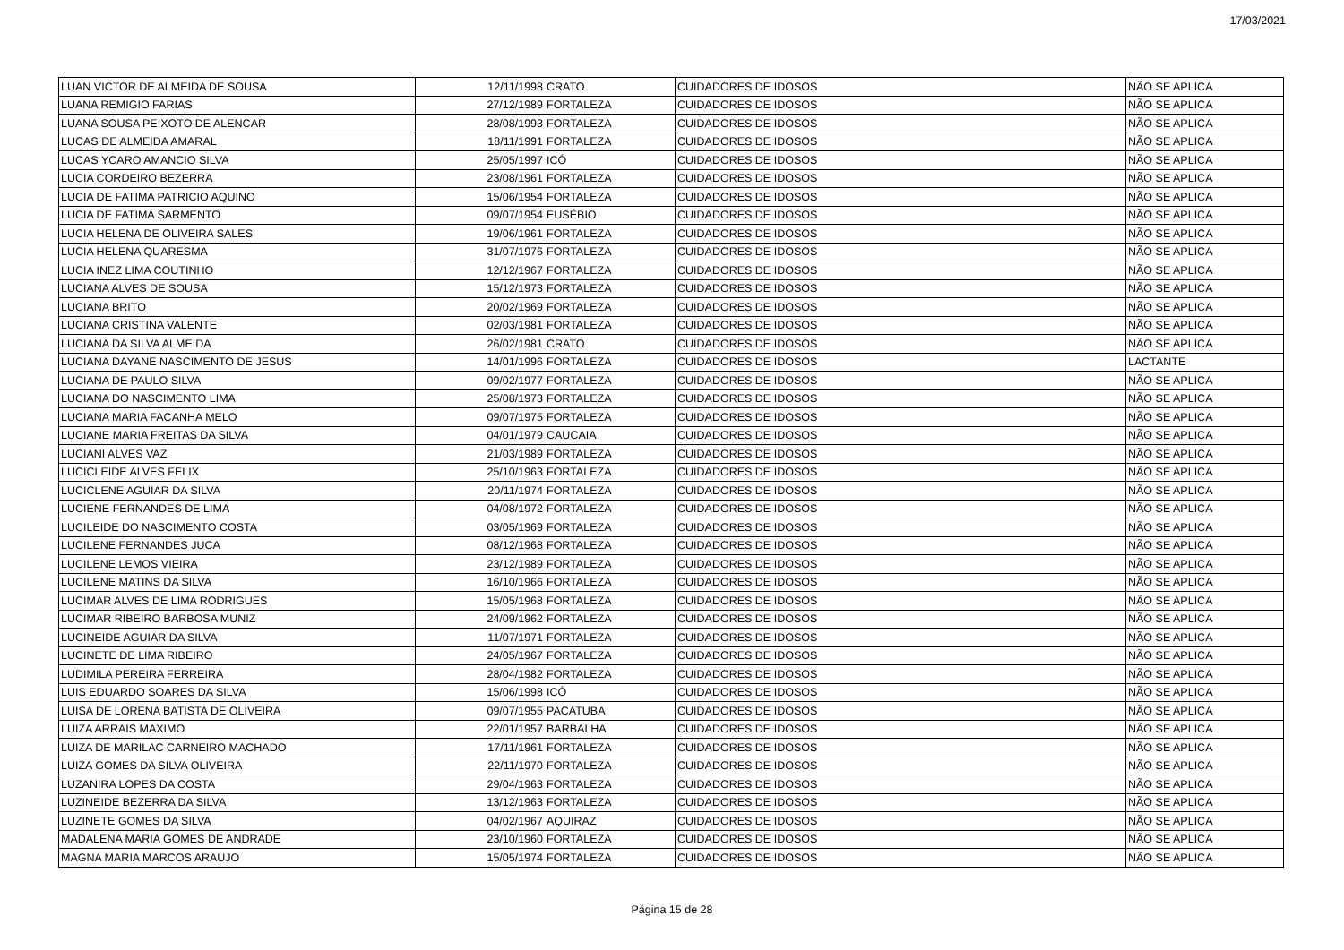17/03/2021
| LUAN VICTOR DE ALMEIDA DE SOUSA | 12/11/1998 | CRATO | CUIDADORES DE IDOSOS | NÃO SE APLICA |
| LUANA REMIGIO FARIAS | 27/12/1989 | FORTALEZA | CUIDADORES DE IDOSOS | NÃO SE APLICA |
| LUANA SOUSA PEIXOTO DE ALENCAR | 28/08/1993 | FORTALEZA | CUIDADORES DE IDOSOS | NÃO SE APLICA |
| LUCAS DE ALMEIDA AMARAL | 18/11/1991 | FORTALEZA | CUIDADORES DE IDOSOS | NÃO SE APLICA |
| LUCAS YCARO AMANCIO SILVA | 25/05/1997 | ICÓ | CUIDADORES DE IDOSOS | NÃO SE APLICA |
| LUCIA CORDEIRO BEZERRA | 23/08/1961 | FORTALEZA | CUIDADORES DE IDOSOS | NÃO SE APLICA |
| LUCIA DE FATIMA PATRICIO AQUINO | 15/06/1954 | FORTALEZA | CUIDADORES DE IDOSOS | NÃO SE APLICA |
| LUCIA DE FATIMA SARMENTO | 09/07/1954 | EUSÉBIO | CUIDADORES DE IDOSOS | NÃO SE APLICA |
| LUCIA HELENA DE OLIVEIRA SALES | 19/06/1961 | FORTALEZA | CUIDADORES DE IDOSOS | NÃO SE APLICA |
| LUCIA HELENA QUARESMA | 31/07/1976 | FORTALEZA | CUIDADORES DE IDOSOS | NÃO SE APLICA |
| LUCIA INEZ LIMA COUTINHO | 12/12/1967 | FORTALEZA | CUIDADORES DE IDOSOS | NÃO SE APLICA |
| LUCIANA ALVES DE SOUSA | 15/12/1973 | FORTALEZA | CUIDADORES DE IDOSOS | NÃO SE APLICA |
| LUCIANA BRITO | 20/02/1969 | FORTALEZA | CUIDADORES DE IDOSOS | NÃO SE APLICA |
| LUCIANA CRISTINA VALENTE | 02/03/1981 | FORTALEZA | CUIDADORES DE IDOSOS | NÃO SE APLICA |
| LUCIANA DA SILVA ALMEIDA | 26/02/1981 | CRATO | CUIDADORES DE IDOSOS | NÃO SE APLICA |
| LUCIANA DAYANE NASCIMENTO DE JESUS | 14/01/1996 | FORTALEZA | CUIDADORES DE IDOSOS | LACTANTE |
| LUCIANA DE PAULO SILVA | 09/02/1977 | FORTALEZA | CUIDADORES DE IDOSOS | NÃO SE APLICA |
| LUCIANA DO NASCIMENTO LIMA | 25/08/1973 | FORTALEZA | CUIDADORES DE IDOSOS | NÃO SE APLICA |
| LUCIANA MARIA FACANHA MELO | 09/07/1975 | FORTALEZA | CUIDADORES DE IDOSOS | NÃO SE APLICA |
| LUCIANE MARIA FREITAS DA SILVA | 04/01/1979 | CAUCAIA | CUIDADORES DE IDOSOS | NÃO SE APLICA |
| LUCIANI ALVES VAZ | 21/03/1989 | FORTALEZA | CUIDADORES DE IDOSOS | NÃO SE APLICA |
| LUCICLEIDE ALVES FELIX | 25/10/1963 | FORTALEZA | CUIDADORES DE IDOSOS | NÃO SE APLICA |
| LUCICLENE AGUIAR DA SILVA | 20/11/1974 | FORTALEZA | CUIDADORES DE IDOSOS | NÃO SE APLICA |
| LUCIENE FERNANDES DE LIMA | 04/08/1972 | FORTALEZA | CUIDADORES DE IDOSOS | NÃO SE APLICA |
| LUCILEIDE DO NASCIMENTO COSTA | 03/05/1969 | FORTALEZA | CUIDADORES DE IDOSOS | NÃO SE APLICA |
| LUCILENE FERNANDES JUCA | 08/12/1968 | FORTALEZA | CUIDADORES DE IDOSOS | NÃO SE APLICA |
| LUCILENE LEMOS VIEIRA | 23/12/1989 | FORTALEZA | CUIDADORES DE IDOSOS | NÃO SE APLICA |
| LUCILENE MATINS DA SILVA | 16/10/1966 | FORTALEZA | CUIDADORES DE IDOSOS | NÃO SE APLICA |
| LUCIMAR ALVES DE LIMA RODRIGUES | 15/05/1968 | FORTALEZA | CUIDADORES DE IDOSOS | NÃO SE APLICA |
| LUCIMAR RIBEIRO BARBOSA MUNIZ | 24/09/1962 | FORTALEZA | CUIDADORES DE IDOSOS | NÃO SE APLICA |
| LUCINEIDE AGUIAR DA SILVA | 11/07/1971 | FORTALEZA | CUIDADORES DE IDOSOS | NÃO SE APLICA |
| LUCINETE DE LIMA RIBEIRO | 24/05/1967 | FORTALEZA | CUIDADORES DE IDOSOS | NÃO SE APLICA |
| LUDIMILA PEREIRA FERREIRA | 28/04/1982 | FORTALEZA | CUIDADORES DE IDOSOS | NÃO SE APLICA |
| LUIS EDUARDO SOARES DA SILVA | 15/06/1998 | ICÓ | CUIDADORES DE IDOSOS | NÃO SE APLICA |
| LUISA DE LORENA BATISTA DE OLIVEIRA | 09/07/1955 | PACATUBA | CUIDADORES DE IDOSOS | NÃO SE APLICA |
| LUIZA ARRAIS MAXIMO | 22/01/1957 | BARBALHA | CUIDADORES DE IDOSOS | NÃO SE APLICA |
| LUIZA DE MARILAC CARNEIRO MACHADO | 17/11/1961 | FORTALEZA | CUIDADORES DE IDOSOS | NÃO SE APLICA |
| LUIZA GOMES DA SILVA OLIVEIRA | 22/11/1970 | FORTALEZA | CUIDADORES DE IDOSOS | NÃO SE APLICA |
| LUZANIRA LOPES DA COSTA | 29/04/1963 | FORTALEZA | CUIDADORES DE IDOSOS | NÃO SE APLICA |
| LUZINEIDE BEZERRA DA SILVA | 13/12/1963 | FORTALEZA | CUIDADORES DE IDOSOS | NÃO SE APLICA |
| LUZINETE GOMES DA SILVA | 04/02/1967 | AQUIRAZ | CUIDADORES DE IDOSOS | NÃO SE APLICA |
| MADALENA MARIA GOMES DE ANDRADE | 23/10/1960 | FORTALEZA | CUIDADORES DE IDOSOS | NÃO SE APLICA |
| MAGNA MARIA MARCOS ARAUJO | 15/05/1974 | FORTALEZA | CUIDADORES DE IDOSOS | NÃO SE APLICA |
Página 15 de 28